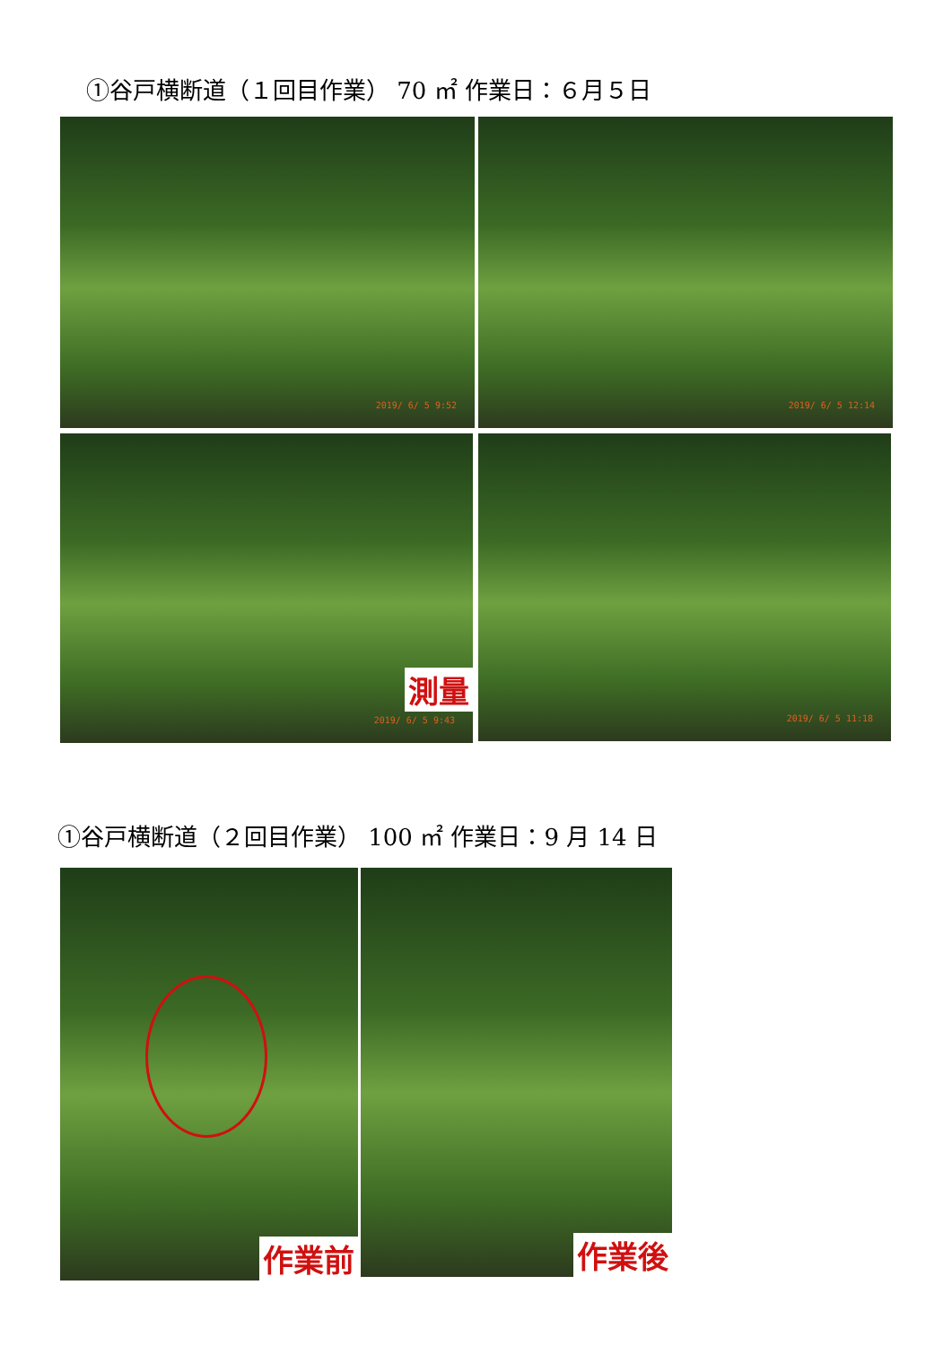①谷戸横断道（１回目作業） 70 ㎡ 作業日：６月５日
2019/ 6/ 5 9:52 2019/ 6/ 5 12:14
測量
2019/ 6/ 5 9:43
2019/ 6/ 5 11:18
①谷戸横断道（２回目作業） 100 ㎡ 作業日：9 月 14 日
作業前 作業後